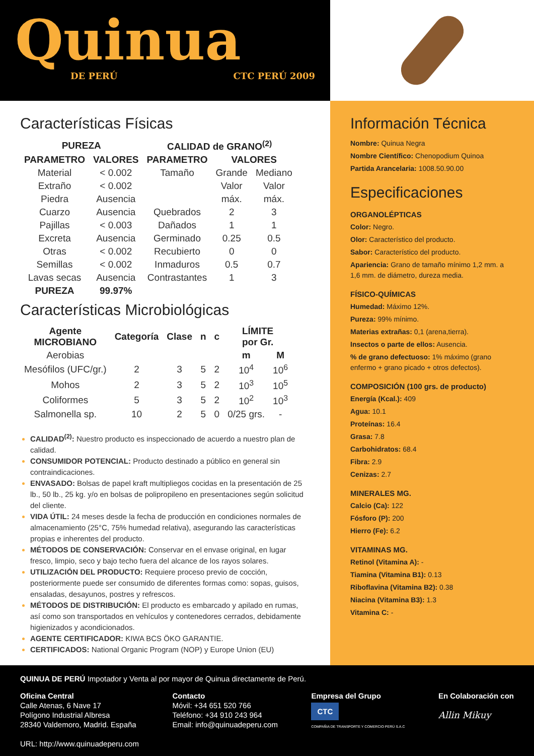Quinua
DE PERÚ CTC PERÚ 2009
Características Físicas
| PUREZA | | CALIDAD de GRANO<sup>(2)</sup> | | |
| --- | --- | --- | --- | --- |
| PARAMETRO | VALORES | PARAMETRO | VALORES | |
| Material | < 0.002 | Tamaño | Grande | Mediano |
| Extraño | < 0.002 | | Valor | Valor |
| Piedra | Ausencia | | máx. | máx. |
| Cuarzo | Ausencia | Quebrados | 2 | 3 |
| Pajillas | < 0.003 | Dañados | 1 | 1 |
| Excreta | Ausencia | Germinado | 0.25 | 0.5 |
| Otras | < 0.002 | Recubierto | 0 | 0 |
| Semillas | < 0.002 | Inmaduros | 0.5 | 0.7 |
| Lavas secas | Ausencia | Contrastantes | 1 | 3 |
| PUREZA | 99.97% | | | |
Características Microbiológicas
| Agente MICROBIANO | Categoría | Clase | n | c | LÍMITE por Gr. | |
| --- | --- | --- | --- | --- | --- | --- |
| Aerobias | | | | | m | M |
| Mesófilos (UFC/gr.) | 2 | 3 | 5 | 2 | 10<sup>4</sup> | 10<sup>6</sup> |
| Mohos | 2 | 3 | 5 | 2 | 10<sup>3</sup> | 10<sup>5</sup> |
| Coliformes | 5 | 3 | 5 | 2 | 10<sup>2</sup> | 10<sup>3</sup> |
| Salmonella sp. | 10 | 2 | 5 | 0 | 0/25 grs. | - |
CALIDAD<sup>(2)</sup>: Nuestro producto es inspeccionado de acuerdo a nuestro plan de calidad.
CONSUMIDOR POTENCIAL: Producto destinado a público en general sin contraindicaciones.
ENVASADO: Bolsas de papel kraft multipliegos cocidas en la presentación de 25 lb., 50 lb., 25 kg. y/o en bolsas de polipropileno en presentaciones según solicitud del cliente.
VIDA ÚTIL: 24 meses desde la fecha de producción en condiciones normales de almacenamiento (25°C, 75% humedad relativa), asegurando las características propias e inherentes del producto.
MÉTODOS DE CONSERVACIÓN: Conservar en el envase original, en lugar fresco, limpio, seco y bajo techo fuera del alcance de los rayos solares.
UTILIZACIÓN DEL PRODUCTO: Requiere proceso previo de cocción, posteriormente puede ser consumido de diferentes formas como: sopas, guisos, ensaladas, desayunos, postres y refrescos.
MÉTODOS DE DISTRIBUCIÓN: El producto es embarcado y apilado en rumas, así como son transportados en vehículos y contenedores cerrados, debidamente higienizados y acondicionados.
AGENTE CERTIFICADOR: KIWA BCS ÖKO GARANTIE.
CERTIFICADOS: National Organic Program (NOP) y Europe Union (EU)
Información Técnica
Nombre: Quinua Negra
Nombre Científico: Chenopodium Quinoa
Partida Arancelaria: 1008.50.90.00
Especificaciones
ORGANOLÉPTICAS
Color: Negro.
Olor: Característico del producto.
Sabor: Característico del producto.
Apariencia: Grano de tamaño mínimo 1,2 mm. a 1,6 mm. de diámetro, dureza media.
FÍSICO-QUÍMICAS
Humedad: Máximo 12%.
Pureza: 99% mínimo.
Materias extrañas: 0,1 (arena,tierra).
Insectos o parte de ellos: Ausencia.
% de grano defectuoso: 1% máximo (grano enfermo + grano picado + otros defectos).
COMPOSICIÓN (100 grs. de producto)
Energía (Kcal.): 409
Agua: 10.1
Proteínas: 16.4
Grasa: 7.8
Carbohidratos: 68.4
Fibra: 2.9
Cenizas: 2.7
MINERALES MG.
Calcio (Ca): 122
Fósforo (P): 200
Hierro (Fe): 6.2
VITAMINAS MG.
Retinol (Vitamina A): -
Tiamina (Vitamina B1): 0.13
Riboflavina (Vitamina B2): 0.38
Niacina (Vitamina B3): 1.3
Vitamina C: -
QUINUA DE PERÚ Impotador y Venta al por mayor de Quinua directamente de Perú.
Oficina Central
Calle Atenas, 6 Nave 17
Polígono Industrial Albresa
28340 Valdemoro, Madrid. España
URL: http://www.quinuadeperu.com
Contacto
Móvil: +34 651 520 766
Teléfono: +34 910 243 964
Email: info@quinuadeperu.com
Empresa del Grupo
CTC
COMPAÑIA DE TRANSPORTE Y COMERCIO PERÚ S.A.C
En Colaboración con
Allin Mikuy